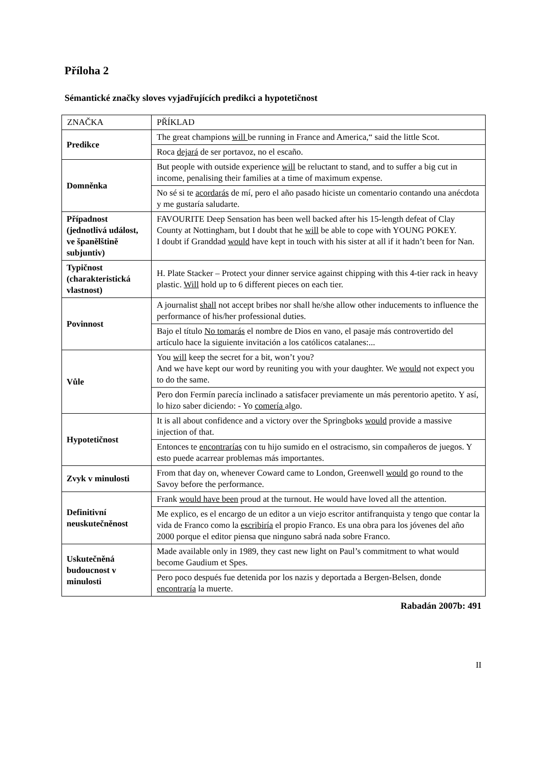Příloha 2
Sémantické značky sloves vyjadřujících predikci a hypotetičnost
| ZNAČKA | PŘÍKLAD |
| Predikce | The great champions will be running in France and America,“ said the little Scot. |
| | Roca dejará de ser portavoz, no el escaño. |
| Domněnka | But people with outside experience will be reluctant to stand, and to suffer a big cut in income, penalising their families at a time of maximum expense. |
| | No sé si te acordarás de mí, pero el año pasado hiciste un comentario contando una anécdota y me gustaría saludarte. |
| Případnost (jednotlivá událost, ve španělštině subjuntiv) | FAVOURITE Deep Sensation has been well backed after his 15-length defeat of Clay County at Nottingham, but I doubt that he will be able to cope with YOUNG POKEY. I doubt if Granddad would have kept in touch with his sister at all if it hadn’t been for Nan. |
| Typičnost (charakteristická vlastnost) | H. Plate Stacker – Protect your dinner service against chipping with this 4-tier rack in heavy plastic. Will hold up to 6 different pieces on each tier. |
| Povinnost | A journalist shall not accept bribes nor shall he/she allow other inducements to influence the performance of his/her professional duties. |
| | Bajo el título No tomarás el nombre de Dios en vano, el pasaje más controvertido del artículo hace la siguiente invitación a los católicos catalanes:... |
| Vůle | You will keep the secret for a bit, won’t you? And we have kept our word by reuniting you with your daughter. We would not expect you to do the same. |
| | Pero don Fermín parecía inclinado a satisfacer previamente un más perentorio apetito. Y así, lo hizo saber diciendo: - Yo comería algo. |
| Hypotetičnost | It is all about confidence and a victory over the Springboks would provide a massive injection of that. |
| | Entonces te encontrarías con tu hijo sumido en el ostracismo, sin compañeros de juegos. Y esto puede acarrear problemas más importantes. |
| Zvyk v minulosti | From that day on, whenever Coward came to London, Greenwell would go round to the Savoy before the performance. |
| Definitivní neuskutečněnost | Frank would have been proud at the turnout. He would have loved all the attention. |
| | Me explico, es el encargo de un editor a un viejo escritor antifranquista y tengo que contar la vida de Franco como la escribiría el propio Franco. Es una obra para los jóvenes del año 2000 porque el editor piensa que ninguno sabrá nada sobre Franco. |
| Uskutečněná budoucnost v minulosti | Made available only in 1989, they cast new light on Paul’s commitment to what would become Gaudium et Spes. |
| | Pero poco después fue detenida por los nazis y deportada a Bergen-Belsen, donde encontraría la muerte. |
Rabadán 2007b: 491
II